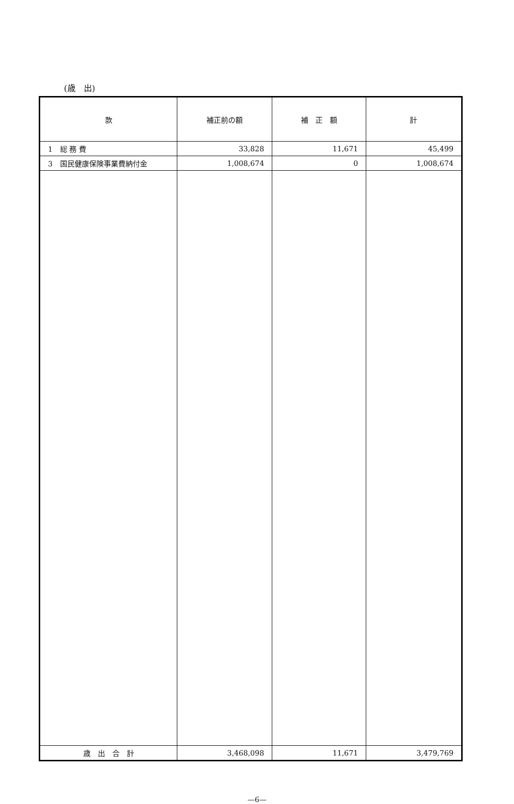(歳　出)
| 款 | 補正前の額 | 補 正 額 | 計 |
| --- | --- | --- | --- |
| 1 総 務 費 | 33,828 | 11,671 | 45,499 |
| 3 国民健康保険事業費納付金 | 1,008,674 | 0 | 1,008,674 |
| 歳 出 合 計 | 3,468,098 | 11,671 | 3,479,769 |
—6—